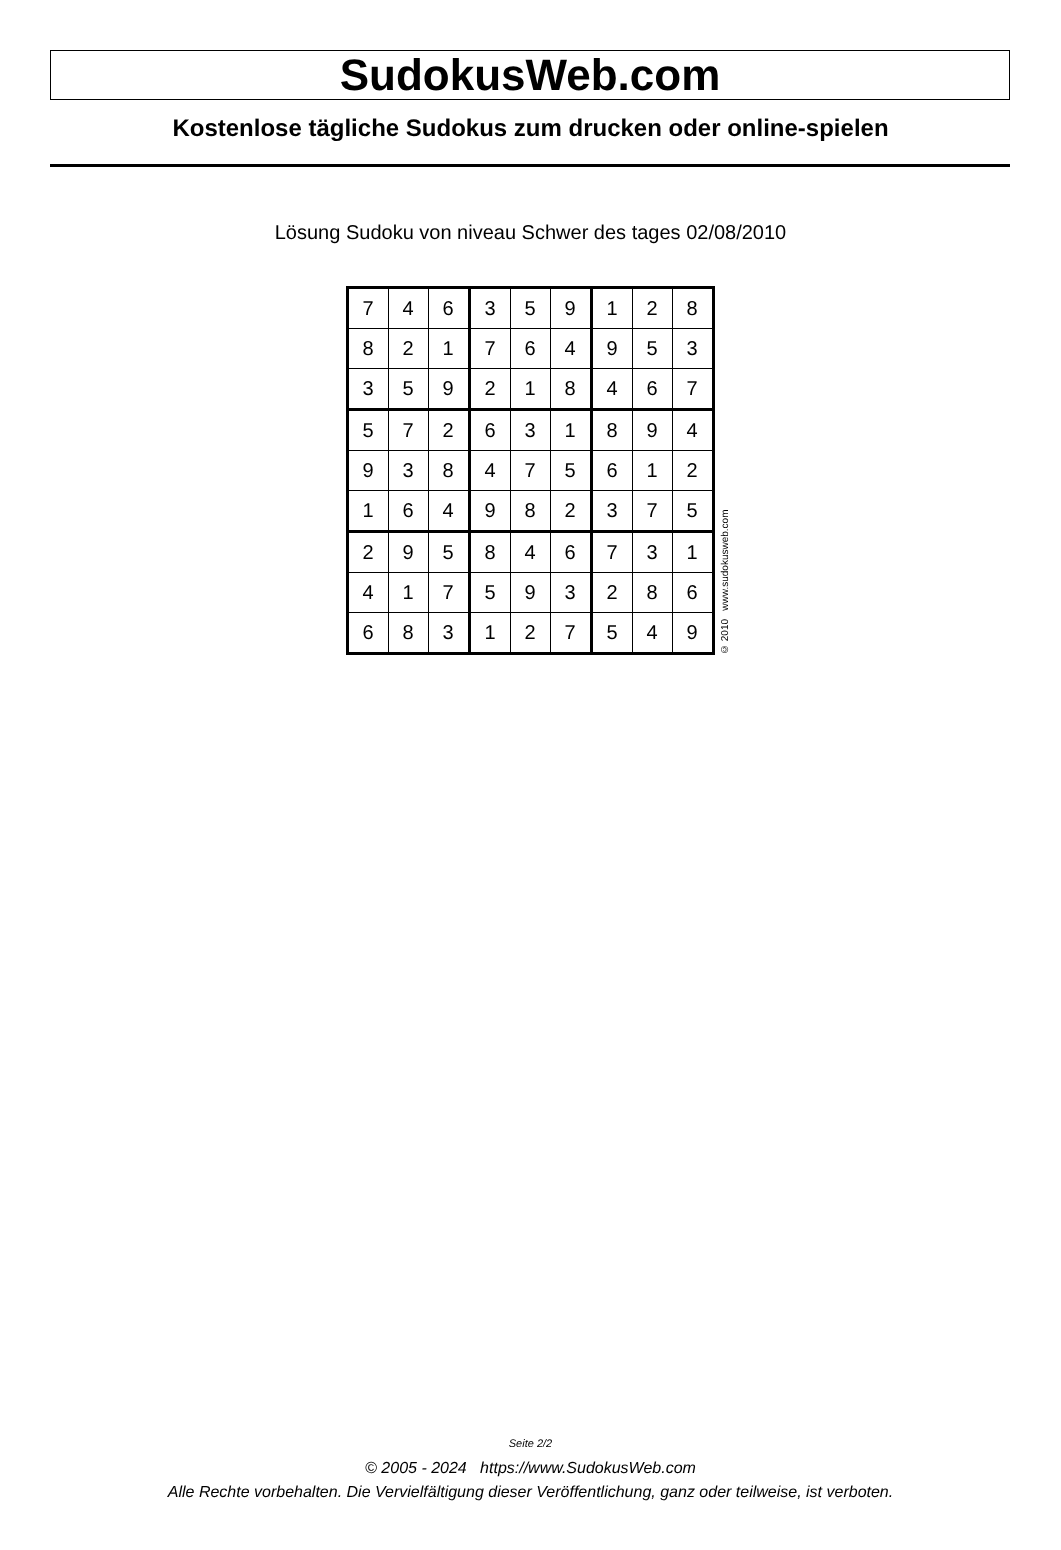SudokusWeb.com
Kostenlose tägliche Sudokus zum drucken oder online-spielen
Lösung Sudoku von niveau Schwer des tages 02/08/2010
| 7 | 4 | 6 | 3 | 5 | 9 | 1 | 2 | 8 |
| 8 | 2 | 1 | 7 | 6 | 4 | 9 | 5 | 3 |
| 3 | 5 | 9 | 2 | 1 | 8 | 4 | 6 | 7 |
| 5 | 7 | 2 | 6 | 3 | 1 | 8 | 9 | 4 |
| 9 | 3 | 8 | 4 | 7 | 5 | 6 | 1 | 2 |
| 1 | 6 | 4 | 9 | 8 | 2 | 3 | 7 | 5 |
| 2 | 9 | 5 | 8 | 4 | 6 | 7 | 3 | 1 |
| 4 | 1 | 7 | 5 | 9 | 3 | 2 | 8 | 6 |
| 6 | 8 | 3 | 1 | 2 | 7 | 5 | 4 | 9 |
© 2010 www.sudokusweb.com
Seite 2/2
© 2005 - 2024 https://www.SudokusWeb.com
Alle Rechte vorbehalten. Die Vervielfältigung dieser Veröffentlichung, ganz oder teilweise, ist verboten.